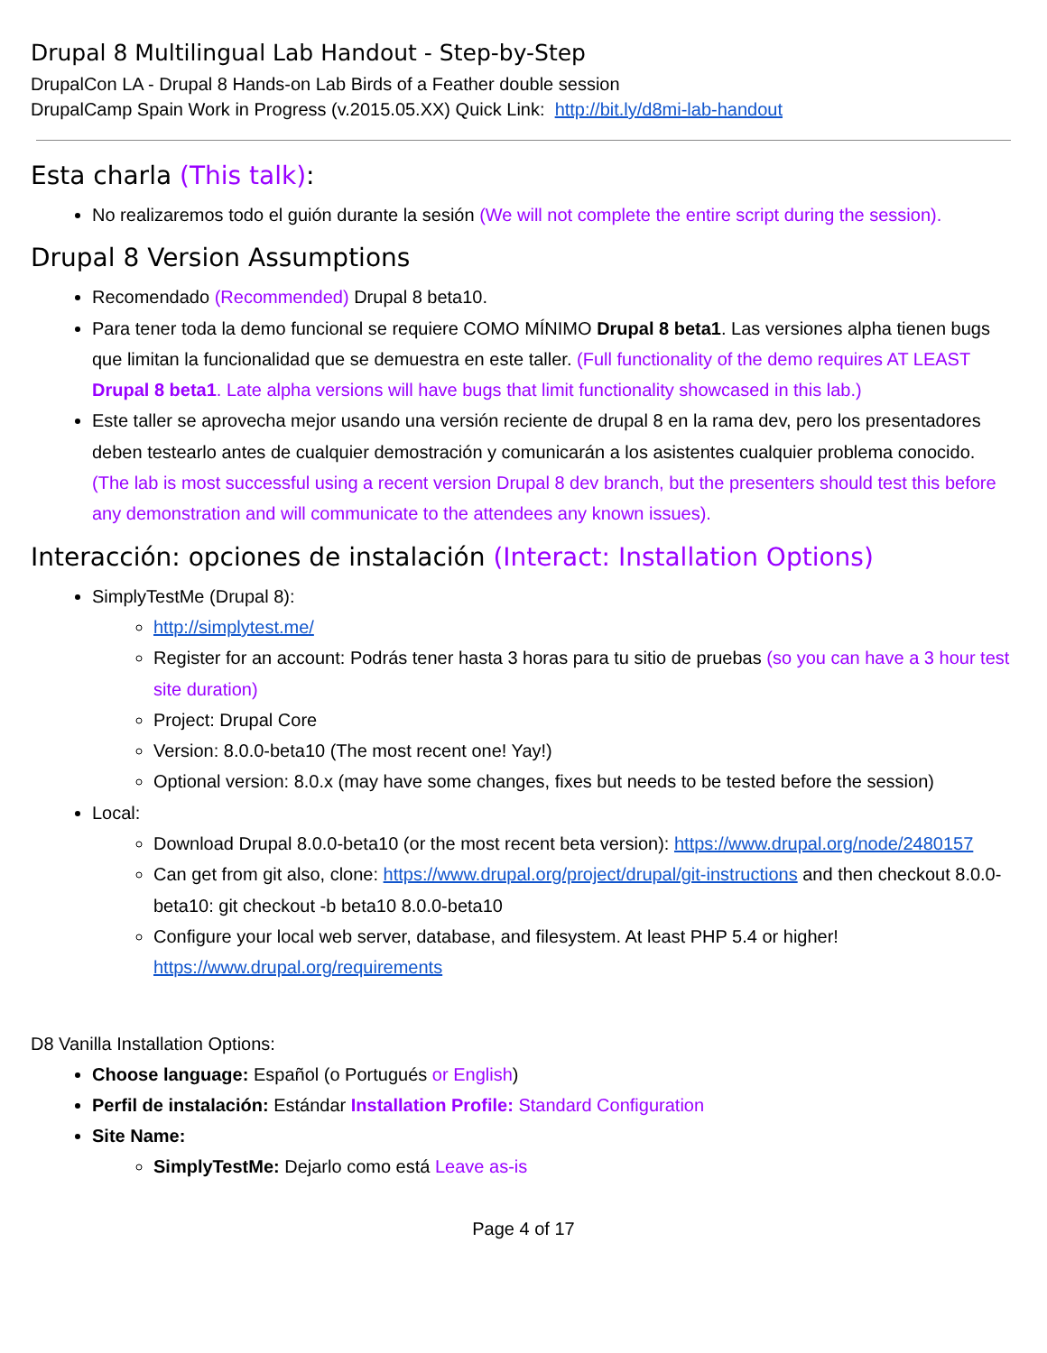Drupal 8 Multilingual Lab Handout - Step-by-Step
DrupalCon LA - Drupal 8 Hands-on Lab Birds of a Feather double session
DrupalCamp Spain Work in Progress (v.2015.05.XX) Quick Link: http://bit.ly/d8mi-lab-handout
Esta charla (This talk):
No realizaremos todo el guión durante la sesión (We will not complete the entire script during the session).
Drupal 8 Version Assumptions
Recomendado (Recommended) Drupal 8 beta10.
Para tener toda la demo funcional se requiere COMO MÍNIMO Drupal 8 beta1. Las versiones alpha tienen bugs que limitan la funcionalidad que se demuestra en este taller. (Full functionality of the demo requires AT LEAST Drupal 8 beta1. Late alpha versions will have bugs that limit functionality showcased in this lab.)
Este taller se aprovecha mejor usando una versión reciente de drupal 8 en la rama dev, pero los presentadores deben testearlo antes de cualquier demostración y comunicarán a los asistentes cualquier problema conocido. (The lab is most successful using a recent version Drupal 8 dev branch, but the presenters should test this before any demonstration and will communicate to the attendees any known issues).
Interacción: opciones de instalación (Interact: Installation Options)
SimplyTestMe (Drupal 8):
http://simplytest.me/
Register for an account: Podrás tener hasta 3 horas para tu sitio de pruebas (so you can have a 3 hour test site duration)
Project: Drupal Core
Version: 8.0.0-beta10 (The most recent one! Yay!)
Optional version: 8.0.x (may have some changes, fixes but needs to be tested before the session)
Local:
Download Drupal 8.0.0-beta10 (or the most recent beta version): https://www.drupal.org/node/2480157
Can get from git also, clone: https://www.drupal.org/project/drupal/git-instructions and then checkout 8.0.0-beta10: git checkout -b beta10 8.0.0-beta10
Configure your local web server, database, and filesystem. At least PHP 5.4 or higher! https://www.drupal.org/requirements
D8 Vanilla Installation Options:
Choose language: Español (o Portugués or English)
Perfil de instalación: Estándar Installation Profile: Standard Configuration
Site Name:
SimplyTestMe: Dejarlo como está Leave as-is
Page 4 of 17